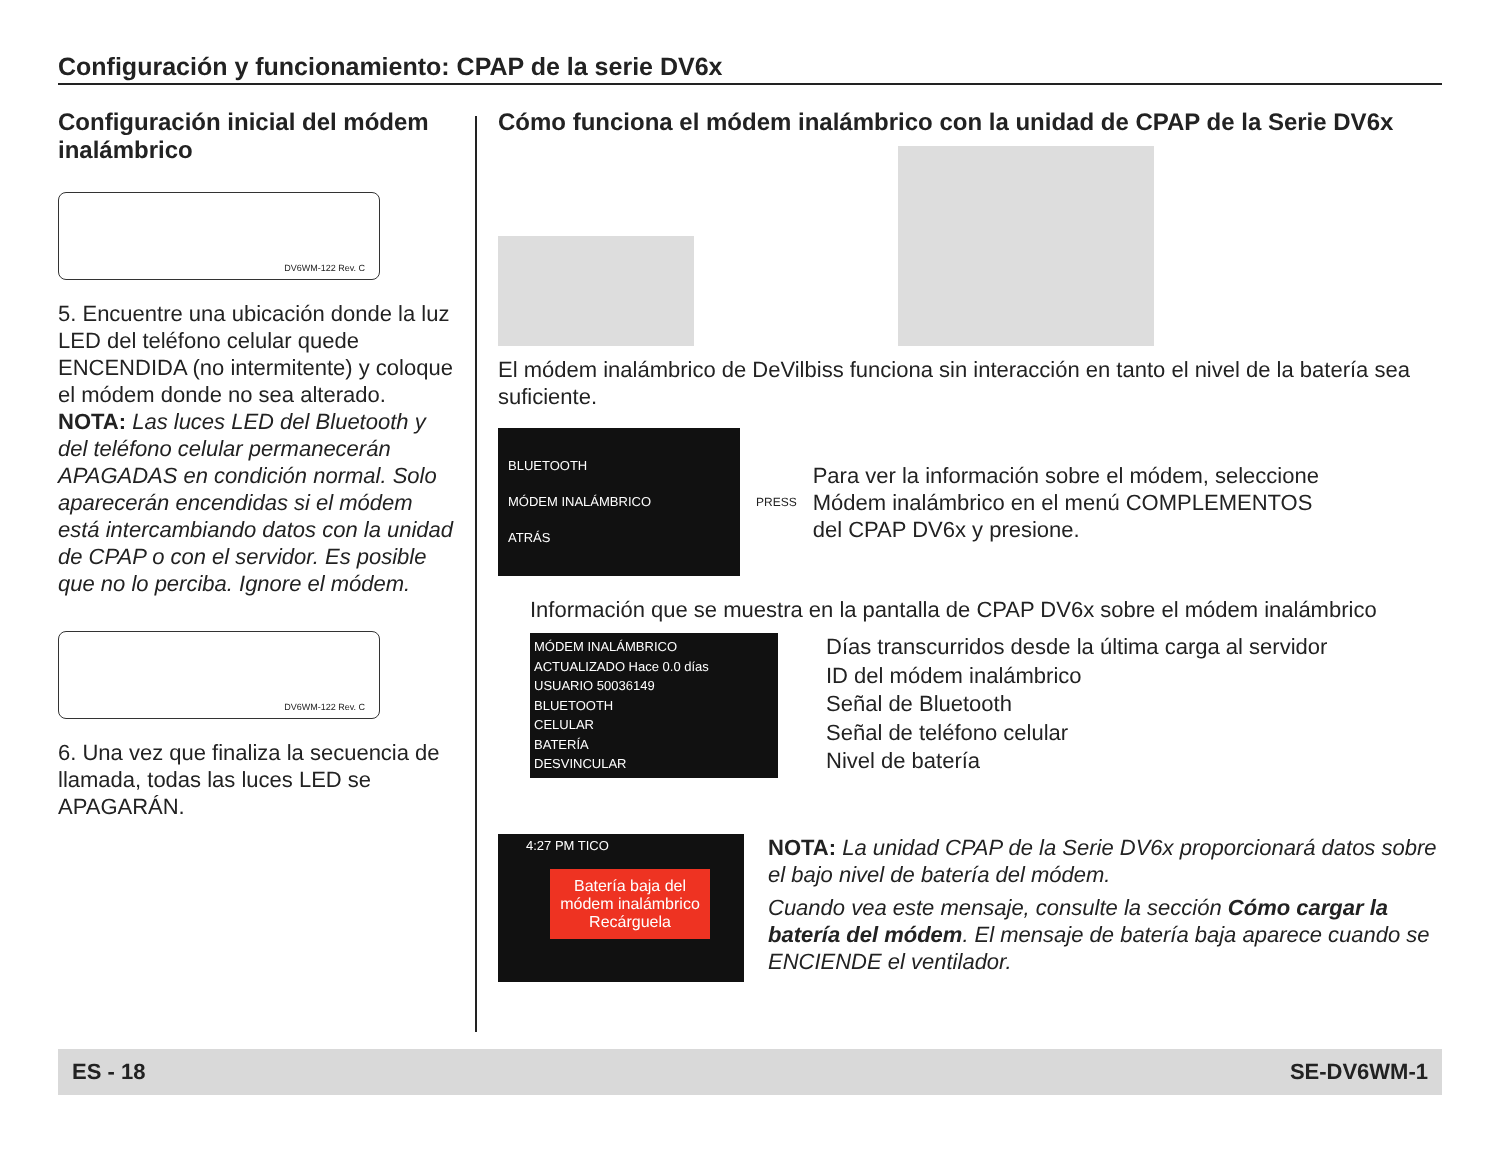Configuración y funcionamiento: CPAP de la serie DV6x
Configuración inicial del módem inalámbrico
DV6WM-122 Rev. C
5. Encuentre una ubicación donde la luz LED del teléfono celular quede ENCENDIDA (no intermitente) y coloque el módem donde no sea alterado.
NOTA: Las luces LED del Bluetooth y del teléfono celular permanecerán APAGADAS en condición normal. Solo aparecerán encendidas si el módem está intercambiando datos con la unidad de CPAP o con el servidor. Es posible que no lo perciba. Ignore el módem.
DV6WM-122 Rev. C
6. Una vez que finaliza la secuencia de llamada, todas las luces LED se APAGARÁN.
Cómo funciona el módem inalámbrico con la unidad de CPAP de la Serie DV6x
El módem inalámbrico de DeVilbiss funciona sin interacción en tanto el nivel de la batería sea suficiente.
BLUETOOTH
MÓDEM INALÁMBRICO
ATRÁS
PRESS
Para ver la información sobre el módem, seleccione Módem inalámbrico en el menú COMPLEMENTOS del CPAP DV6x y presione.
Información que se muestra en la pantalla de CPAP DV6x sobre el módem inalámbrico
MÓDEM INALÁMBRICO
ACTUALIZADO Hace 0.0 días
USUARIO 50036149
BLUETOOTH
CELULAR
BATERÍA
DESVINCULAR
Días transcurridos desde la última carga al servidor
ID del módem inalámbrico
Señal de Bluetooth
Señal de teléfono celular
Nivel de batería
4:27 PM TICO
Batería baja del módem inalámbrico Recárguela
NOTA: La unidad CPAP de la Serie DV6x proporcionará datos sobre el bajo nivel de batería del módem.
Cuando vea este mensaje, consulte la sección Cómo cargar la batería del módem. El mensaje de batería baja aparece cuando se ENCIENDE el ventilador.
ES - 18 SE-DV6WM-1